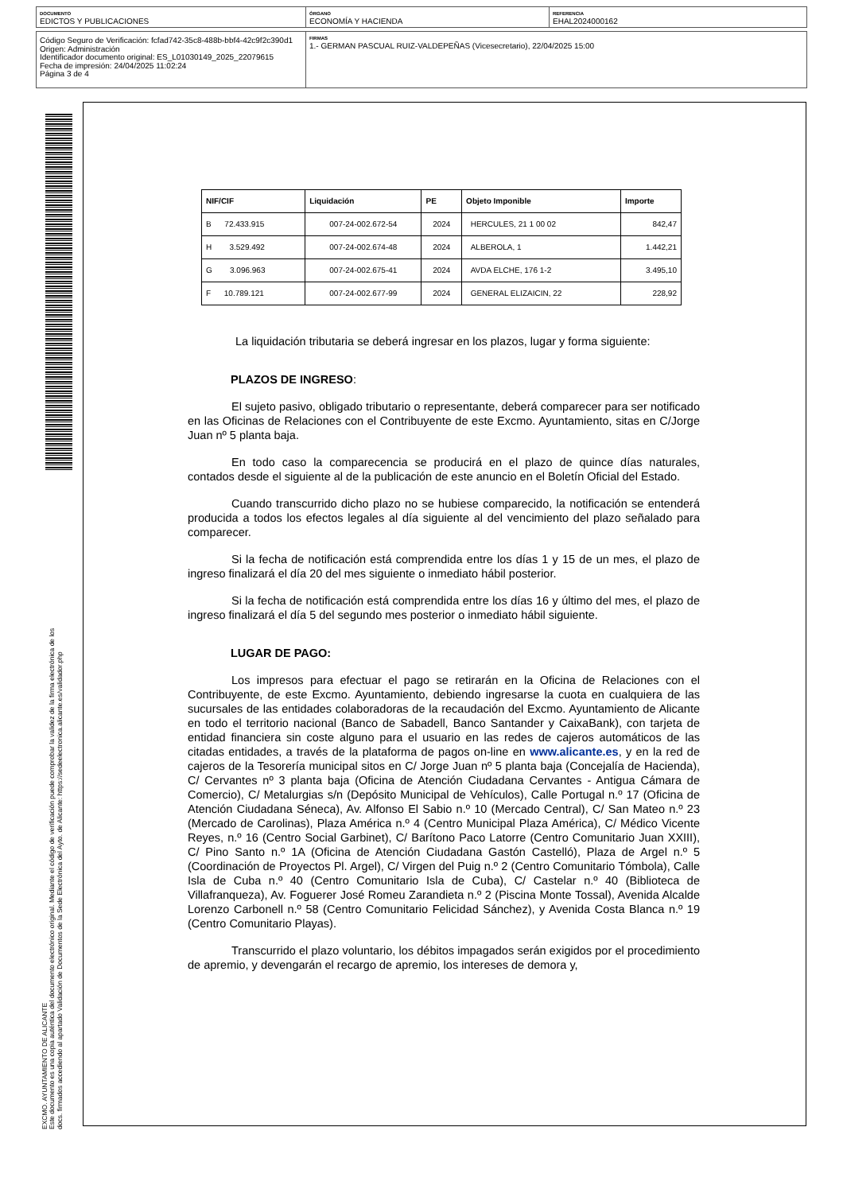DOCUMENTO
EDICTOS Y PUBLICACIONES
ÓRGANO
ECONOMÍA Y HACIENDA
REFERENCIA
EHAL2024000162
Código Seguro de Verificación: fcfad742-35c8-488b-bbf4-42c9f2c390d1
Origen: Administración
Identificador documento original: ES_L01030149_2025_22079615
Fecha de impresión: 24/04/2025 11:02:24
Página 3 de 4
FIRMAS
1.- GERMAN PASCUAL RUIZ-VALDEPEÑAS (Vicesecretario), 22/04/2025 15:00
EXCMO. AYUNTAMIENTO DE ALICANTE
Este documento es una copia auténtica del documento electrónico original. Mediante el código de verificación puede comprobar la validez de la firma electrónica de los docs. firmados accediendo al apartado Validación de Documentos de la Sede Electrónica del Ayto. de Alicante: https://sedeelectronica.alicante.es/validador.php
| NIF/CIF | Liquidación | PE | Objeto Imponible | Importe |
| --- | --- | --- | --- | --- |
| B 72.433.915 | 007-24-002.672-54 | 2024 | HERCULES, 21 1 00 02 | 842,47 |
| H 3.529.492 | 007-24-002.674-48 | 2024 | ALBEROLA, 1 | 1.442,21 |
| G 3.096.963 | 007-24-002.675-41 | 2024 | AVDA ELCHE, 176 1-2 | 3.495,10 |
| F 10.789.121 | 007-24-002.677-99 | 2024 | GENERAL ELIZAICIN, 22 | 228,92 |
La liquidación tributaria se deberá ingresar en los plazos, lugar y forma siguiente:
PLAZOS DE INGRESO:
El sujeto pasivo, obligado tributario o representante, deberá comparecer para ser notificado en las Oficinas de Relaciones con el Contribuyente de este Excmo. Ayuntamiento, sitas en C/Jorge Juan nº 5 planta baja.
En todo caso la comparecencia se producirá en el plazo de quince días naturales, contados desde el siguiente al de la publicación de este anuncio en el Boletín Oficial del Estado.
Cuando transcurrido dicho plazo no se hubiese comparecido, la notificación se entenderá producida a todos los efectos legales al día siguiente al del vencimiento del plazo señalado para comparecer.
Si la fecha de notificación está comprendida entre los días 1 y 15 de un mes, el plazo de ingreso finalizará el día 20 del mes siguiente o inmediato hábil posterior.
Si la fecha de notificación está comprendida entre los días 16 y último del mes, el plazo de ingreso finalizará el día 5 del segundo mes posterior o inmediato hábil siguiente.
LUGAR DE PAGO:
Los impresos para efectuar el pago se retirarán en la Oficina de Relaciones con el Contribuyente, de este Excmo. Ayuntamiento, debiendo ingresarse la cuota en cualquiera de las sucursales de las entidades colaboradoras de la recaudación del Excmo. Ayuntamiento de Alicante en todo el territorio nacional (Banco de Sabadell, Banco Santander y CaixaBank), con tarjeta de entidad financiera sin coste alguno para el usuario en las redes de cajeros automáticos de las citadas entidades, a través de la plataforma de pagos on-line en www.alicante.es, y en la red de cajeros de la Tesorería municipal sitos en C/ Jorge Juan nº 5 planta baja (Concejalía de Hacienda), C/ Cervantes nº 3 planta baja (Oficina de Atención Ciudadana Cervantes - Antigua Cámara de Comercio), C/ Metalurgias s/n (Depósito Municipal de Vehículos), Calle Portugal n.º 17 (Oficina de Atención Ciudadana Séneca), Av. Alfonso El Sabio n.º 10 (Mercado Central), C/ San Mateo n.º 23 (Mercado de Carolinas), Plaza América n.º 4 (Centro Municipal Plaza América), C/ Médico Vicente Reyes, n.º 16 (Centro Social Garbinet), C/ Barítono Paco Latorre (Centro Comunitario Juan XXIII), C/ Pino Santo n.º 1A (Oficina de Atención Ciudadana Gastón Castelló), Plaza de Argel n.º 5 (Coordinación de Proyectos Pl. Argel), C/ Virgen del Puig n.º 2 (Centro Comunitario Tómbola), Calle Isla de Cuba n.º 40 (Centro Comunitario Isla de Cuba), C/ Castelar n.º 40 (Biblioteca de Villafranqueza), Av. Foguerer José Romeu Zarandieta n.º 2 (Piscina Monte Tossal), Avenida Alcalde Lorenzo Carbonell n.º 58 (Centro Comunitario Felicidad Sánchez), y Avenida Costa Blanca n.º 19 (Centro Comunitario Playas).
Transcurrido el plazo voluntario, los débitos impagados serán exigidos por el procedimiento de apremio, y devengarán el recargo de apremio, los intereses de demora y,